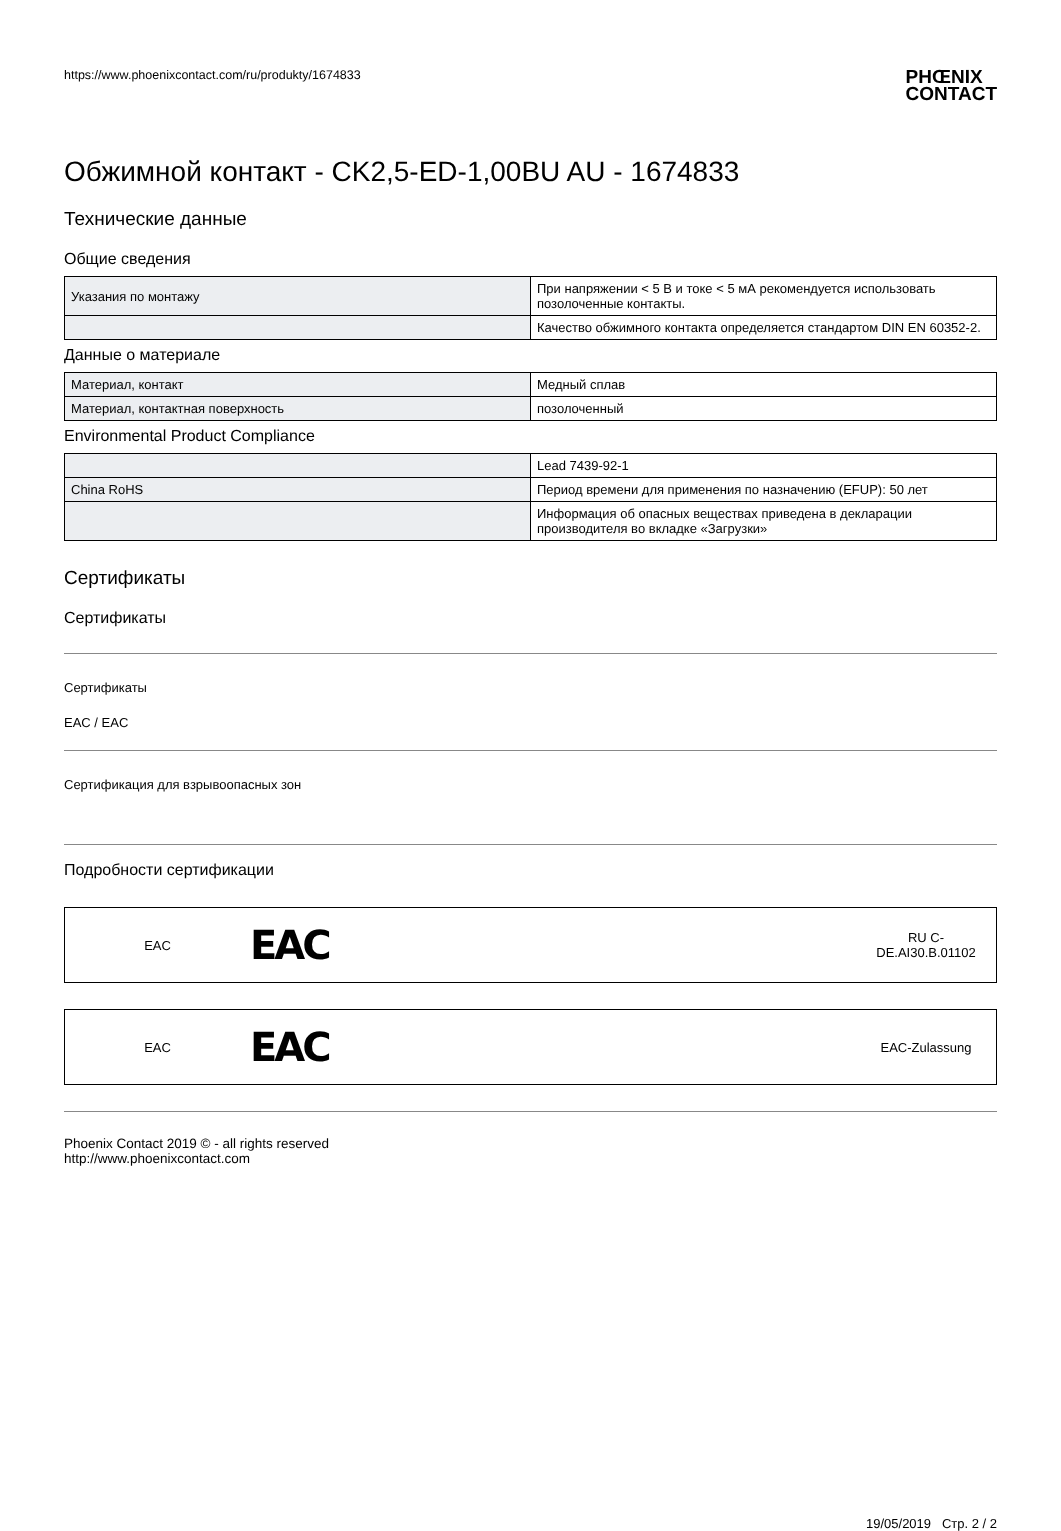https://www.phoenixcontact.com/ru/produkty/1674833
PHŒNIX
CONTACT
Обжимной контакт - CK2,5-ED-1,00BU AU - 1674833
Технические данные
Общие сведения
| Указания по монтажу | При напряжении < 5 В и токе < 5 мА рекомендуется использовать позолоченные контакты. |
| | Качество обжимного контакта определяется стандартом DIN EN 60352-2. |
Данные о материале
| Материал, контакт | Медный сплав |
| Материал, контактная поверхность | позолоченный |
Environmental Product Compliance
| | Lead 7439-92-1 |
| China RoHS | Период времени для применения по назначению (EFUP): 50 лет |
| | Информация об опасных веществах приведена в декларации производителя во вкладке «Загрузки» |
Сертификаты
Сертификаты
Сертификаты
EAC / EAC
Сертификация для взрывоопасных зон
Подробности сертификации
EAC
EAC
RU C-
DE.AI30.B.01102
EAC
EAC
EAC-Zulassung
Phoenix Contact 2019 © - all rights reserved
http://www.phoenixcontact.com
19/05/2019 Стр. 2 / 2